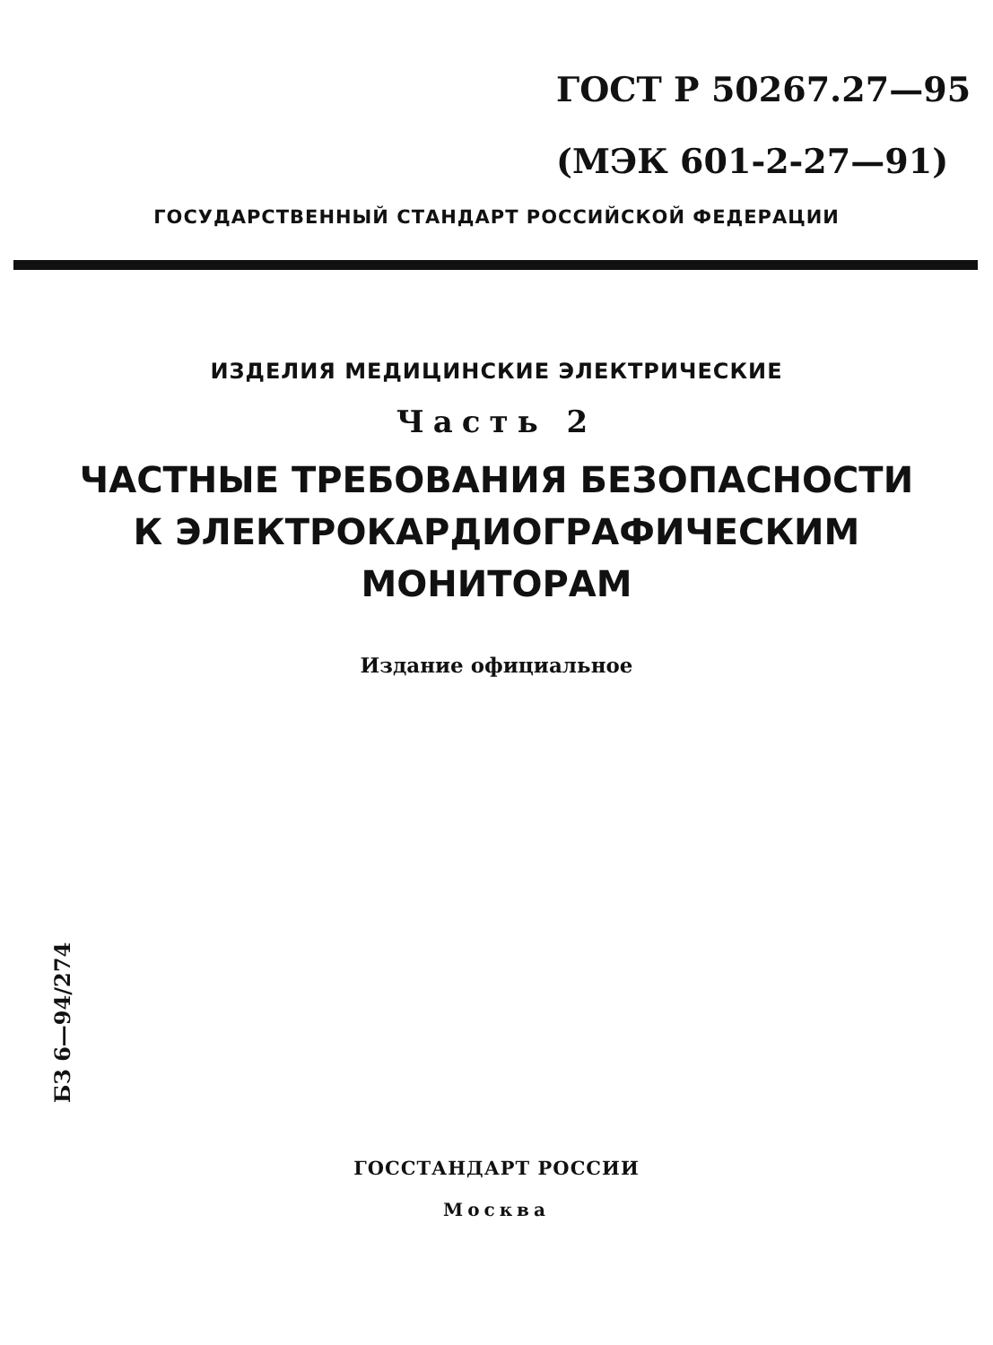ГОСТ Р 50267.27—95
(МЭК 601-2-27—91)
ГОСУДАРСТВЕННЫЙ СТАНДАРТ РОССИЙСКОЙ ФЕДЕРАЦИИ
ИЗДЕЛИЯ МЕДИЦИНСКИЕ ЭЛЕКТРИЧЕСКИЕ
Часть 2
ЧАСТНЫЕ ТРЕБОВАНИЯ БЕЗОПАСНОСТИ
К ЭЛЕКТРОКАРДИОГРАФИЧЕСКИМ
МОНИТОРАМ
Издание официальное
БЗ 6—94/274
ГОССТАНДАРТ РОССИИ
Москва